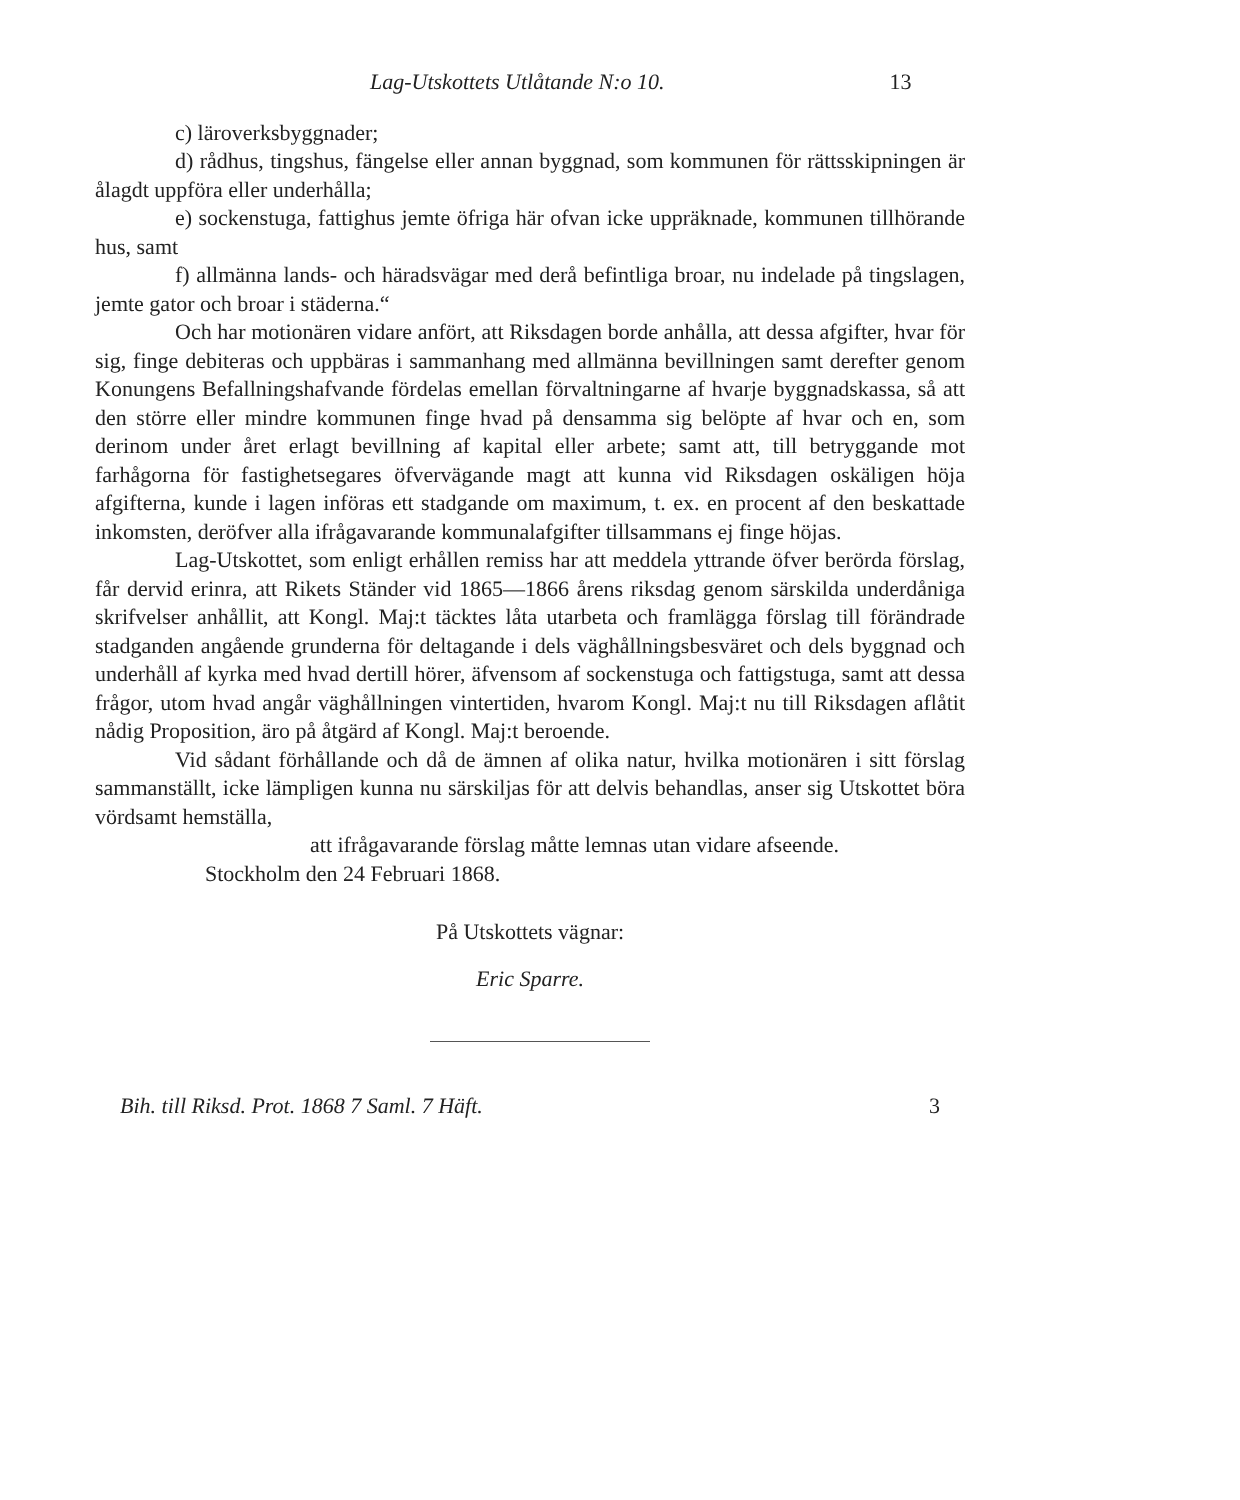Lag-Utskottets Utlåtande N:o 10. 13
c) läroverksbyggnader;
d) rådhus, tingshus, fängelse eller annan byggnad, som kommunen för rättsskipningen är ålagdt uppföra eller underhålla;
e) sockenstuga, fattighus jemte öfriga här ofvan icke uppräknade, kommunen tillhörande hus, samt
f) allmänna lands- och häradsvägar med derå befintliga broar, nu indelade på tingslagen, jemte gator och broar i städerna.“
Och har motionären vidare anfört, att Riksdagen borde anhålla, att dessa afgifter, hvar för sig, finge debiteras och uppbäras i sammanhang med allmänna bevillningen samt derefter genom Konungens Befallningshafvande fördelas emellan förvaltningarne af hvarje byggnadskassa, så att den större eller mindre kommunen finge hvad på densamma sig belöpte af hvar och en, som derinom under året erlagt bevillning af kapital eller arbete; samt att, till betryggande mot farhågorna för fastighetsegares öfvervägande magt att kunna vid Riksdagen oskäligen höja afgifterna, kunde i lagen införas ett stadgande om maximum, t. ex. en procent af den beskattade inkomsten, deröfver alla ifrågavarande kommunalafgifter tillsammans ej finge höjas.
Lag-Utskottet, som enligt erhållen remiss har att meddela yttrande öfver berörda förslag, får dervid erinra, att Rikets Ständer vid 1865—1866 årens riksdag genom särskilda underdåniga skrifvelser anhållit, att Kongl. Maj:t täcktes låta utarbeta och framlägga förslag till förändrade stadganden angående grunderna för deltagande i dels väghållningsbesväret och dels byggnad och underhåll af kyrka med hvad dertill hörer, äfvensom af sockenstuga och fattigstuga, samt att dessa frågor, utom hvad angår väghållningen vintertiden, hvarom Kongl. Maj:t nu till Riksdagen aflåtit nådig Proposition, äro på åtgärd af Kongl. Maj:t beroende.
Vid sådant förhållande och då de ämnen af olika natur, hvilka motionären i sitt förslag sammanställt, icke lämpligen kunna nu särskiljas för att delvis behandlas, anser sig Utskottet böra vördsamt hemställa,
att ifrågavarande förslag måtte lemnas utan vidare afseende.
Stockholm den 24 Februari 1868.
På Utskottets vägnar:
Eric Sparre.
Bih. till Riksd. Prot. 1868 7 Saml. 7 Häft. 3